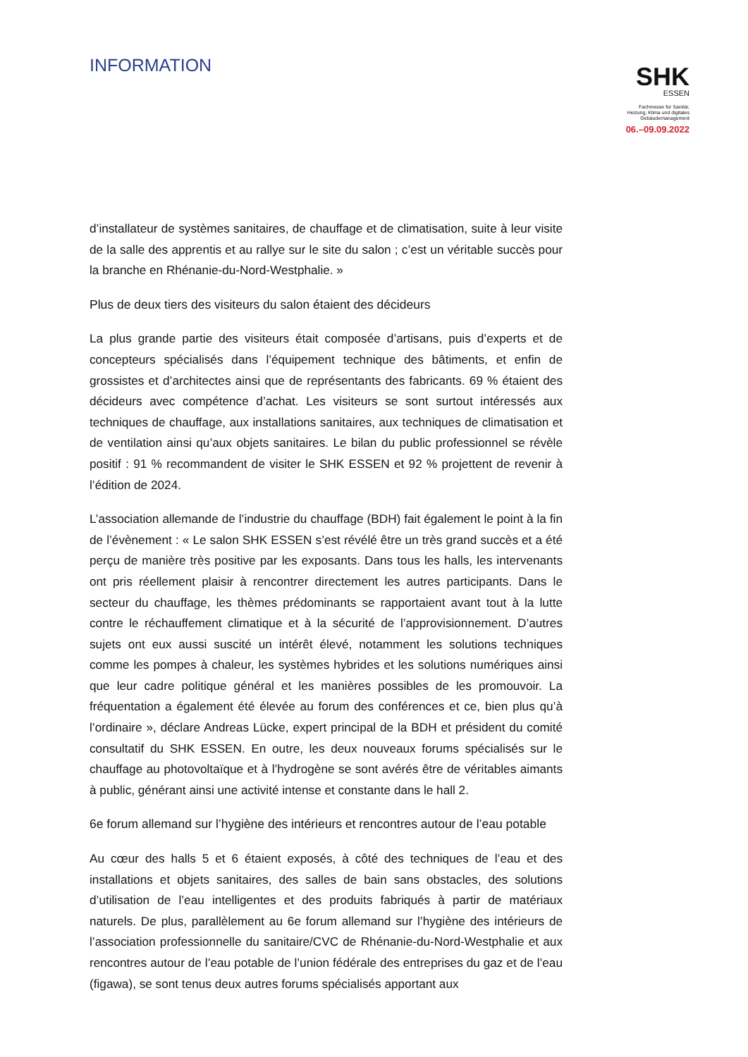INFORMATION
SHK
ESSEN
Fachmesse für Sanitär,
Heizung, Klima und digitales
Gebäudemanagement
06.–09.09.2022
d’installateur de systèmes sanitaires, de chauffage et de climatisation, suite à leur visite de la salle des apprentis et au rallye sur le site du salon ; c’est un véritable succès pour la branche en Rhénanie-du-Nord-Westphalie. »
Plus de deux tiers des visiteurs du salon étaient des décideurs
La plus grande partie des visiteurs était composée d’artisans, puis d’experts et de concepteurs spécialisés dans l’équipement technique des bâtiments, et enfin de grossistes et d’architectes ainsi que de représentants des fabricants. 69 % étaient des décideurs avec compétence d’achat. Les visiteurs se sont surtout intéressés aux techniques de chauffage, aux installations sanitaires, aux techniques de climatisation et de ventilation ainsi qu’aux objets sanitaires. Le bilan du public professionnel se révèle positif : 91 % recommandent de visiter le SHK ESSEN et 92 % projettent de revenir à l’édition de 2024.
L’association allemande de l’industrie du chauffage (BDH) fait également le point à la fin de l’évènement : « Le salon SHK ESSEN s’est révélé être un très grand succès et a été perçu de manière très positive par les exposants. Dans tous les halls, les intervenants ont pris réellement plaisir à rencontrer directement les autres participants. Dans le secteur du chauffage, les thèmes prédominants se rapportaient avant tout à la lutte contre le réchauffement climatique et à la sécurité de l’approvisionnement. D’autres sujets ont eux aussi suscité un intérêt élevé, notamment les solutions techniques comme les pompes à chaleur, les systèmes hybrides et les solutions numériques ainsi que leur cadre politique général et les manières possibles de les promouvoir. La fréquentation a également été élevée au forum des conférences et ce, bien plus qu’à l’ordinaire », déclare Andreas Lücke, expert principal de la BDH et président du comité consultatif du SHK ESSEN. En outre, les deux nouveaux forums spécialisés sur le chauffage au photovoltaïque et à l’hydrogène se sont avérés être de véritables aimants à public, générant ainsi une activité intense et constante dans le hall 2.
6e forum allemand sur l’hygiène des intérieurs et rencontres autour de l’eau potable
Au cœur des halls 5 et 6 étaient exposés, à côté des techniques de l’eau et des installations et objets sanitaires, des salles de bain sans obstacles, des solutions d’utilisation de l’eau intelligentes et des produits fabriqués à partir de matériaux naturels. De plus, parallèlement au 6e forum allemand sur l’hygiène des intérieurs de l’association professionnelle du sanitaire/CVC de Rhénanie-du-Nord-Westphalie et aux rencontres autour de l’eau potable de l’union fédérale des entreprises du gaz et de l’eau (figawa), se sont tenus deux autres forums spécialisés apportant aux